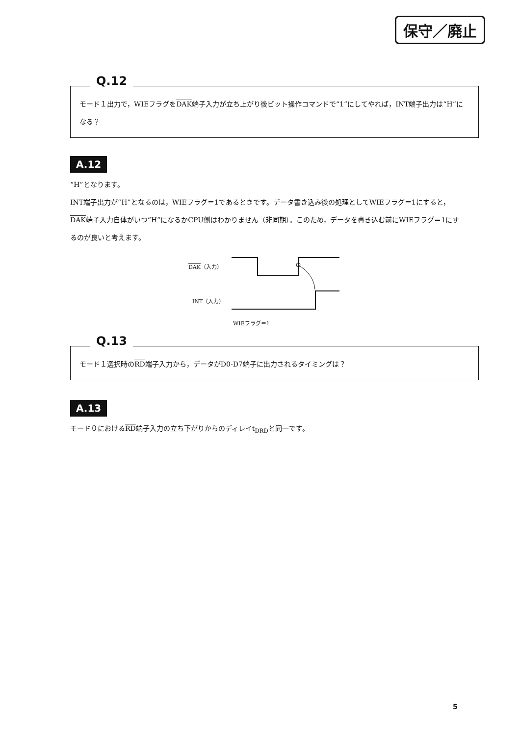保守／廃止
Q.12
モード１出力で，WIEフラグをDAK端子入力が立ち上がり後ビット操作コマンドで“1”にしてやれば，INT端子出力は“H”になる？
A.12
“H”となります。
INT端子出力が“H”となるのは，WIEフラグ＝1であるときです。データ書き込み後の処理としてWIEフラグ＝1にすると，DAK端子入力自体がいつ“H”になるかCPU側はわかりません（非同期）。このため，データを書き込む前にWIEフラグ＝1にするのが良いと考えます。
DAK（入力）
INT（入力）
WIEフラグ＝1
Q.13
モード１選択時のRD端子入力から，データがD0-D7端子に出力されるタイミングは？
A.13
モード０におけるRD端子入力の立ち下がりからのディレイt<sub>DRD</sub>と同一です。
5